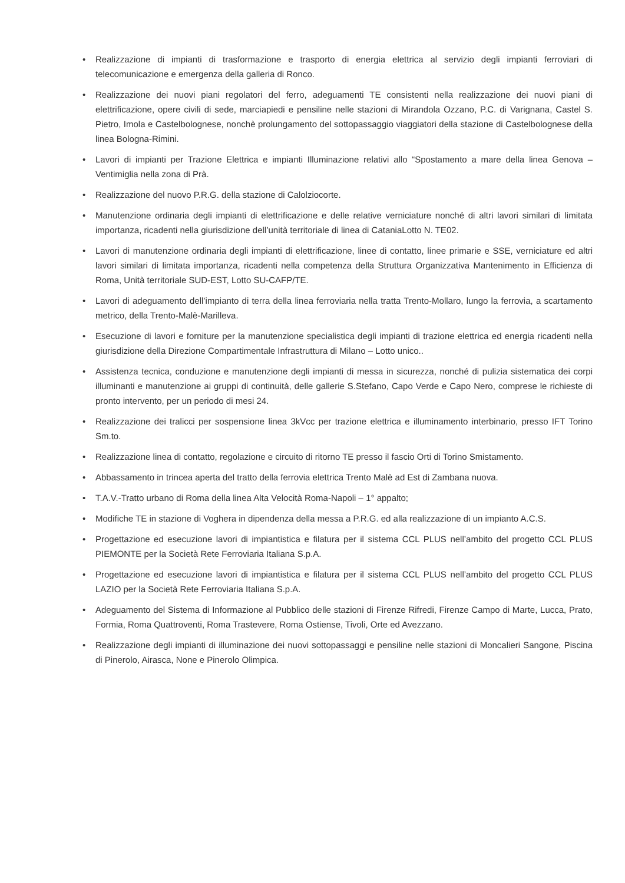• Realizzazione di impianti di trasformazione e trasporto di energia elettrica al servizio degli impianti ferroviari di telecomunicazione e emergenza della galleria di Ronco.
• Realizzazione dei nuovi piani regolatori del ferro, adeguamenti TE consistenti nella realizzazione dei nuovi piani di elettrificazione, opere civili di sede, marciapiedi e pensiline nelle stazioni di Mirandola Ozzano, P.C. di Varignana, Castel S. Pietro, Imola e Castelbolognese, nonchè prolungamento del sottopassaggio viaggiatori della stazione di Castelbolognese della linea Bologna-Rimini.
• Lavori di impianti per Trazione Elettrica e impianti Illuminazione relativi allo “Spostamento a mare della linea Genova – Ventimiglia nella zona di Prà.
• Realizzazione del nuovo P.R.G. della stazione di Calolziocorte.
• Manutenzione ordinaria degli impianti di elettrificazione e delle relative verniciature nonché di altri lavori similari di limitata importanza, ricadenti nella giurisdizione dell’unità territoriale di linea di CataniaLotto N. TE02.
• Lavori di manutenzione ordinaria degli impianti di elettrificazione, linee di contatto, linee primarie e SSE, verniciature ed altri lavori similari di limitata importanza, ricadenti nella competenza della Struttura Organizzativa Mantenimento in Efficienza di Roma, Unità territoriale SUD-EST, Lotto SU-CAFP/TE.
• Lavori di adeguamento dell’impianto di terra della linea ferroviaria nella tratta Trento-Mollaro, lungo la ferrovia, a scartamento metrico, della Trento-Malè-Marilleva.
• Esecuzione di lavori e forniture per la manutenzione specialistica degli impianti di trazione elettrica ed energia ricadenti nella giurisdizione della Direzione Compartimentale Infrastruttura di Milano – Lotto unico..
• Assistenza tecnica, conduzione e manutenzione degli impianti di messa in sicurezza, nonché di pulizia sistematica dei corpi illuminanti e manutenzione ai gruppi di continuità, delle gallerie S.Stefano, Capo Verde e Capo Nero, comprese le richieste di pronto intervento, per un periodo di mesi 24.
• Realizzazione dei tralicci per sospensione linea 3kVcc per trazione elettrica e illuminamento interbinario, presso IFT Torino Sm.to.
• Realizzazione linea di contatto, regolazione e circuito di ritorno TE presso il fascio Orti di Torino Smistamento.
• Abbassamento in trincea aperta del tratto della ferrovia elettrica Trento Malè ad Est di Zambana nuova.
• T.A.V.-Tratto urbano di Roma della linea Alta Velocità Roma-Napoli – 1° appalto;
• Modifiche TE in stazione di Voghera in dipendenza della messa a P.R.G. ed alla realizzazione di un impianto A.C.S.
• Progettazione ed esecuzione lavori di impiantistica e filatura per il sistema CCL PLUS nell’ambito del progetto CCL PLUS PIEMONTE per la Società Rete Ferroviaria Italiana S.p.A.
• Progettazione ed esecuzione lavori di impiantistica e filatura per il sistema CCL PLUS nell’ambito del progetto CCL PLUS LAZIO per la Società Rete Ferroviaria Italiana S.p.A.
• Adeguamento del Sistema di Informazione al Pubblico delle stazioni di Firenze Rifredi, Firenze Campo di Marte, Lucca, Prato, Formia, Roma Quattroventi, Roma Trastevere, Roma Ostiense, Tivoli, Orte ed Avezzano.
• Realizzazione degli impianti di illuminazione dei nuovi sottopassaggi e pensiline nelle stazioni di Moncalieri Sangone, Piscina di Pinerolo, Airasca, None e Pinerolo Olimpica.